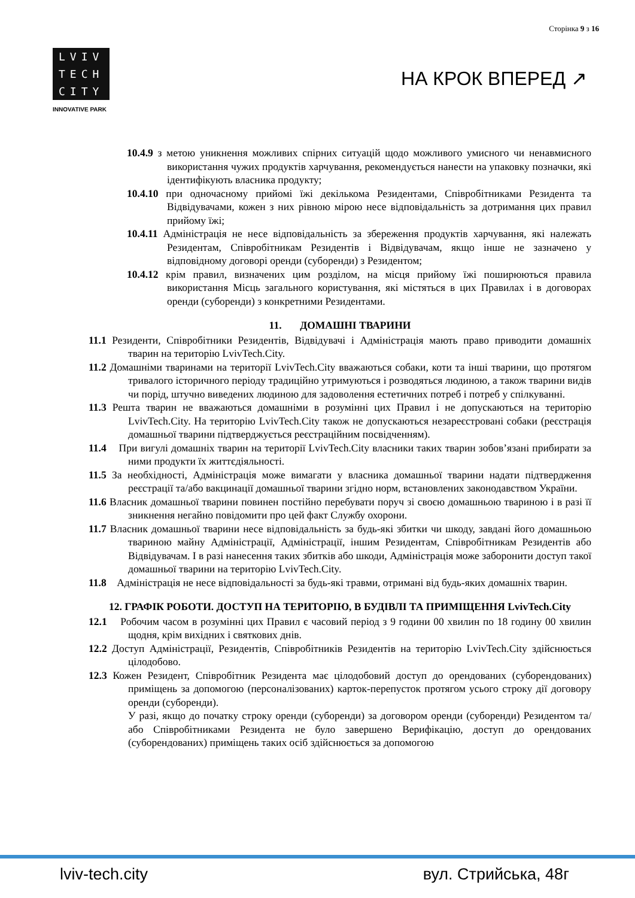Сторінка 9 з 16
LVIV
TECH
CITY
INNOVATIVE PARK
НА КРОК ВПЕРЕД ↗
10.4.9 з метою уникнення можливих спірних ситуацій щодо можливого умисного чи ненавмисного використання чужих продуктів харчування, рекомендується нанести на упаковку позначки, які ідентифікують власника продукту;
10.4.10 при одночасному прийомі їжі декількома Резидентами, Співробітниками Резидента та Відвідувачами, кожен з них рівною мірою несе відповідальність за дотримання цих правил прийому їжі;
10.4.11 Адміністрація не несе відповідальність за збереження продуктів харчування, які належать Резидентам, Співробітникам Резидентів і Відвідувачам, якщо інше не зазначено у відповідному договорі оренди (суборенди) з Резидентом;
10.4.12 крім правил, визначених цим розділом, на місця прийому їжі поширюються правила використання Місць загального користування, які містяться в цих Правилах і в договорах оренди (суборенди) з конкретними Резидентами.
11. ДОМАШНІ ТВАРИНИ
11.1 Резиденти, Співробітники Резидентів, Відвідувачі і Адміністрація мають право приводити домашніх тварин на територію LvivTech.City.
11.2 Домашніми тваринами на території LvivTech.City вважаються собаки, коти та інші тварини, що протягом тривалого історичного періоду традиційно утримуються і розводяться людиною, а також тварини видів чи порід, штучно виведених людиною для задоволення естетичних потреб і потреб у спілкуванні.
11.3 Решта тварин не вважаються домашніми в розумінні цих Правил і не допускаються на територію LvivTech.City. На територію LvivTech.City також не допускаються незареєстровані собаки (реєстрація домашньої тварини підтверджується реєстраційним посвідченням).
11.4 При вигулі домашніх тварин на території LvivTech.City власники таких тварин зобов’язані прибирати за ними продукти їх життєдіяльності.
11.5 За необхідності, Адміністрація може вимагати у власника домашньої тварини надати підтвердження реєстрації та/або вакцинації домашньої тварини згідно норм, встановлених законодавством України.
11.6 Власник домашньої тварини повинен постійно перебувати поруч зі своєю домашньою твариною і в разі її зникнення негайно повідомити про цей факт Службу охорони.
11.7 Власник домашньої тварини несе відповідальність за будь-які збитки чи шкоду, завдані його домашньою твариною майну Адміністрації, Адміністрації, іншим Резидентам, Співробітникам Резидентів або Відвідувачам. І в разі нанесення таких збитків або шкоди, Адміністрація може заборонити доступ такої домашньої тварини на територію LvivTech.City.
11.8 Адміністрація не несе відповідальності за будь-які травми, отримані від будь-яких домашніх тварин.
12. ГРАФІК РОБОТИ. ДОСТУП НА ТЕРИТОРІЮ, В БУДІВЛІ ТА ПРИМІЩЕННЯ LvivTech.City
12.1 Робочим часом в розумінні цих Правил є часовий період з 9 години 00 хвилин по 18 годину 00 хвилин щодня, крім вихідних і святкових днів.
12.2 Доступ Адміністрації, Резидентів, Співробітників Резидентів на територію LvivTech.City здійснюється цілодобово.
12.3 Кожен Резидент, Співробітник Резидента має цілодобовий доступ до орендованих (суборендованих) приміщень за допомогою (персоналізованих) карток-перепусток протягом усього строку дії договору оренди (суборенди).
У разі, якщо до початку строку оренди (суборенди) за договором оренди (суборенди) Резидентом та/або Співробітниками Резидента не було завершено Верифікацію, доступ до орендованих (суборендованих) приміщень таких осіб здійснюється за допомогою
lviv-tech.city вул. Стрийська, 48г